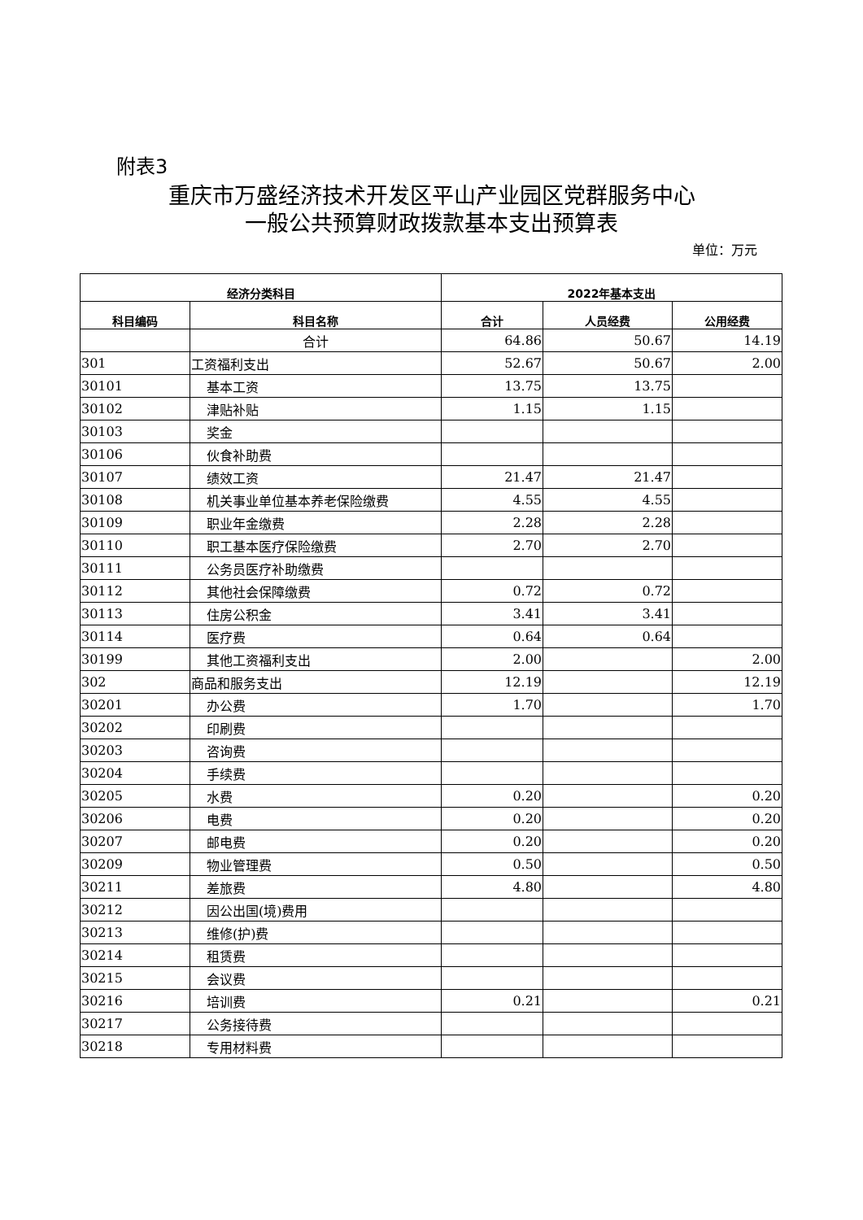附表3
重庆市万盛经济技术开发区平山产业园区党群服务中心
一般公共预算财政拨款基本支出预算表
单位：万元
| 经济分类科目 | | 2022年基本支出 | | |
| --- | --- | --- | --- | --- |
| 科目编码 | 科目名称 | 合计 | 人员经费 | 公用经费 |
| | 合计 | 64.86 | 50.67 | 14.19 |
| 301 | 工资福利支出 | 52.67 | 50.67 | 2.00 |
| 30101 | 基本工资 | 13.75 | 13.75 | |
| 30102 | 津贴补贴 | 1.15 | 1.15 | |
| 30103 | 奖金 | | | |
| 30106 | 伙食补助费 | | | |
| 30107 | 绩效工资 | 21.47 | 21.47 | |
| 30108 | 机关事业单位基本养老保险缴费 | 4.55 | 4.55 | |
| 30109 | 职业年金缴费 | 2.28 | 2.28 | |
| 30110 | 职工基本医疗保险缴费 | 2.70 | 2.70 | |
| 30111 | 公务员医疗补助缴费 | | | |
| 30112 | 其他社会保障缴费 | 0.72 | 0.72 | |
| 30113 | 住房公积金 | 3.41 | 3.41 | |
| 30114 | 医疗费 | 0.64 | 0.64 | |
| 30199 | 其他工资福利支出 | 2.00 | | 2.00 |
| 302 | 商品和服务支出 | 12.19 | | 12.19 |
| 30201 | 办公费 | 1.70 | | 1.70 |
| 30202 | 印刷费 | | | |
| 30203 | 咨询费 | | | |
| 30204 | 手续费 | | | |
| 30205 | 水费 | 0.20 | | 0.20 |
| 30206 | 电费 | 0.20 | | 0.20 |
| 30207 | 邮电费 | 0.20 | | 0.20 |
| 30209 | 物业管理费 | 0.50 | | 0.50 |
| 30211 | 差旅费 | 4.80 | | 4.80 |
| 30212 | 因公出国(境)费用 | | | |
| 30213 | 维修(护)费 | | | |
| 30214 | 租赁费 | | | |
| 30215 | 会议费 | | | |
| 30216 | 培训费 | 0.21 | | 0.21 |
| 30217 | 公务接待费 | | | |
| 30218 | 专用材料费 | | | |